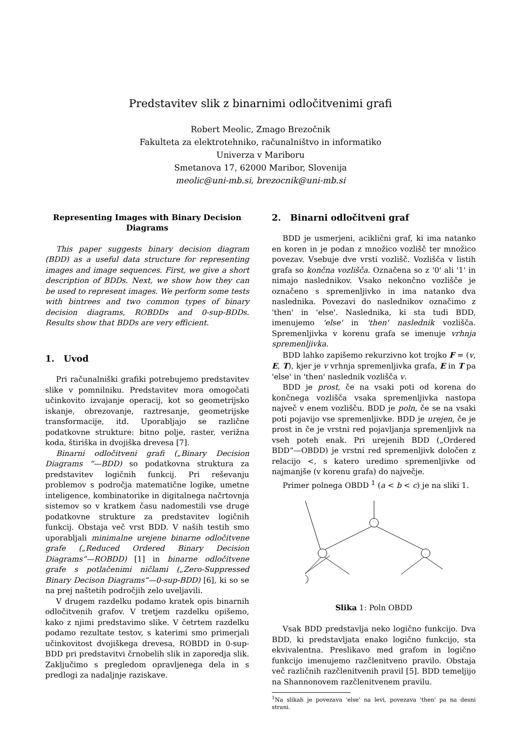Predstavitev slik z binarnimi odločitvenimi grafi
Robert Meolic, Zmago Brezočnik
Fakulteta za elektrotehniko, računalništvo in informatiko
Univerza v Mariboru
Smetanova 17, 62000 Maribor, Slovenija
meolic@uni-mb.si, brezocnik@uni-mb.si
Representing Images with Binary Decision Diagrams
This paper suggests binary decision diagram (BDD) as a useful data structure for representing images and image sequences. First, we give a short description of BDDs. Next, we show how they can be used to represent images. We perform some tests with bintrees and two common types of binary decision diagrams, ROBDDs and 0-sup-BDDs. Results show that BDDs are very efficient.
1. Uvod
Pri računalniški grafiki potrebujemo predstavitev slike v pomnilniku. Predstavitev mora omogočati učinkovito izvajanje operacij, kot so geometrijsko iskanje, obrezovanje, raztresanje, geometrijske transformacije, itd. Uporabljajo se različne podatkovne strukture: bitno polje, raster, verižna koda, štiriška in dvojiška drevesa [7].
Binarni odločitveni grafi („Binary Decision Diagrams “—BDD) so podatkovna struktura za predstavitev logičnih funkcij. Pri reševanju problemov s področja matematične logike, umetne inteligence, kombinatorike in digitalnega načrtovnja sistemov so v kratkem času nadomestili vse druge podatkovne strukture za predstavitev logičnih funkcij. Obstaja več vrst BDD. V naših testih smo uporabljali minimalne urejene binarne odločitvene grafe („Reduced Ordered Binary Decision Diagrams“—ROBDD) [1] in binarne odločitvene grafe s potlačenimi ničlami („Zero-Suppressed Binary Decison Diagrams“—0-sup-BDD) [6], ki so se na prej naštetih področjih zelo uveljavili.
V drugem razdelku podamo kratek opis binarnih odločitvenih grafov. V tretjem razdelku opišemo, kako z njimi predstavimo slike. V četrtem razdelku podamo rezultate testov, s katerimi smo primerjali učinkovitost dvojiškega drevesa, ROBDD in 0-sup-BDD pri predstavitvi črnobelih slik in zaporedja slik. Zaključimo s pregledom opravljenega dela in s predlogi za nadaljnje raziskave.
2. Binarni odločitveni graf
BDD je usmerjeni, aciklični graf, ki ima natanko en koren in je podan z množico vozlišč ter množico povezav. Vsebuje dve vrsti vozlišč. Vozlišča v listih grafa so končna vozlišča. Označena so z '0' ali '1' in nimajo naslednikov. Vsako nekončno vozlišče je označeno s spremenljivko in ima natanko dva naslednika. Povezavi do naslednikov označimo z 'then' in 'else'. Naslednika, ki sta tudi BDD, imenujemo 'else' in 'then' naslednik vozlišča. Spremenljivka v korenu grafa se imenuje vrhnja spremenljivka.
BDD lahko zapišemo rekurzivno kot trojko F = (v, E, T), kjer je v vrhnja spremenljivka grafa, E in T pa 'else' in 'then' naslednik vozlišča v.
BDD je prost, če na vsaki poti od korena do končnega vozlišča vsaka spremenljivka nastopa največ v enem vozlišču. BDD je poln, če se na vsaki poti pojavijo vse spremenljivke. BDD je urejen, če je prost in če je vrstni red pojavljanja spremenljivk na vseh poteh enak. Pri urejenih BDD („Ordered BDD“—OBDD) je vrstni red spremenljivk določen z relacijo <, s katero uredimo spremenljivke od najmanjše (v korenu grafa) do največje.
Primer polnega OBDD <sup>1</sup> (a < b < c) je na sliki 1.
Slika 1: Poln OBDD
Vsak BDD predstavlja neko logično funkcijo. Dva BDD, ki predstavljata enako logično funkcijo, sta ekvivalentna. Preslikavo med grafom in logično funkcijo imenujemo razčlenitveno pravilo. Obstaja več različnih razčlenitvenih pravil [5]. BDD temeljijo na Shannonovem razčlenitvenem pravilu.
<sup>1</sup> Na slikah je povezava 'else' na levi, povezava 'then' pa na desni strani.